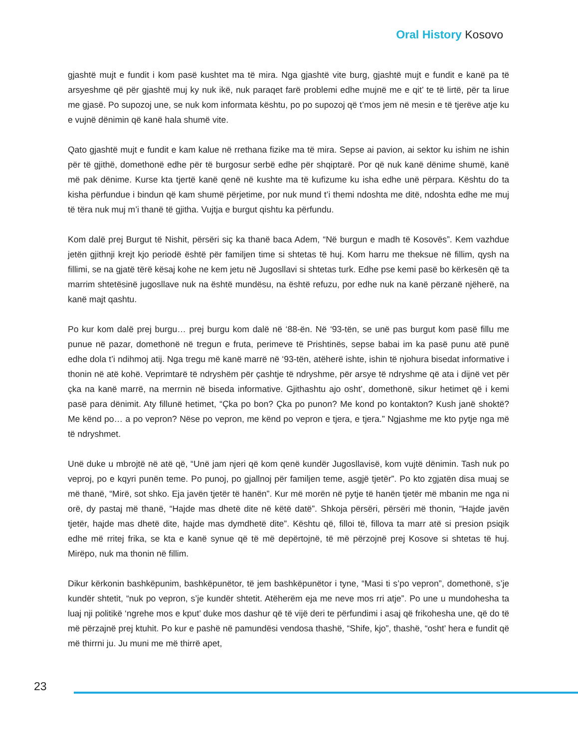Oral History Kosovo
gjashtë mujt e fundit i kom pasë kushtet ma të mira. Nga gjashtë vite burg, gjashtë mujt e fundit e kanë pa të arsyeshme që për gjashtë muj ky nuk ikë, nuk paraqet farë problemi edhe mujnë me e qit’ te të lirtë, për ta lirue me gjasë. Po supozoj une, se nuk kom informata kështu, po po supozoj që t’mos jem në mesin e të tjerëve atje ku e vujnë dënimin që kanë hala shumë vite.
Qato gjashtë mujt e fundit e kam kalue në rrethana fizike ma të mira. Sepse ai pavion, ai sektor ku ishim ne ishin për të gjithë, domethonë edhe për të burgosur serbë edhe për shqiptarë. Por që nuk kanë dënime shumë, kanë më pak dënime. Kurse kta tjertë kanë qenë në kushte ma të kufizume ku isha edhe unë përpara. Kështu do ta kisha përfundue i bindun që kam shumë përjetime, por nuk mund t’i themi ndoshta me ditë, ndoshta edhe me muj të tëra nuk muj m’i thanë të gjitha. Vujtja e burgut qishtu ka përfundu.
Kom dalë prej Burgut të Nishit, përsëri siç ka thanë baca Adem, “Në burgun e madh të Kosovës”. Kem vazhdue jetën gjithnji krejt kjo periodë është për familjen time si shtetas të huj. Kom harru me theksue në fillim, qysh na fillimi, se na gjatë tërë kësaj kohe ne kem jetu në Jugosllavi si shtetas turk. Edhe pse kemi pasë bo kërkesën që ta marrim shtetësinë jugosllave nuk na është mundësu, na është refuzu, por edhe nuk na kanë përzanë njëherë, na kanë majt qashtu.
Po kur kom dalë prej burgu… prej burgu kom dalë në ‘88-ën. Në ‘93-tën, se unë pas burgut kom pasë fillu me punue në pazar, domethonë në tregun e fruta, perimeve të Prishtinës, sepse babai im ka pasë punu atë punë edhe dola t’i ndihmoj atij. Nga tregu më kanë marrë në ‘93-tën, atëherë ishte, ishin të njohura bisedat informative i thonin në atë kohë. Veprimtarë të ndryshëm për çashtje të ndryshme, për arsye të ndryshme që ata i dijnë vet për çka na kanë marrë, na merrnin në biseda informative. Gjithashtu ajo osht’, domethonë, sikur hetimet që i kemi pasë para dënimit. Aty fillunë hetimet, “Çka po bon? Çka po punon? Me kond po kontakton? Kush janë shoktë? Me kënd po… a po vepron? Nëse po vepron, me kënd po vepron e tjera, e tjera.” Ngjashme me kto pytje nga më të ndryshmet.
Unë duke u mbrojtë në atë që, “Unë jam njeri që kom qenë kundër Jugosllavisë, kom vujtë dënimin. Tash nuk po veproj, po e kqyri punën teme. Po punoj, po gjallnoj për familjen teme, asgjë tjetër”. Po kto zgjatën disa muaj se më thanë, “Mirë, sot shko. Eja javën tjetër të hanën”. Kur më morën në pytje të hanën tjetër më mbanin me nga ni orë, dy pastaj më thanë, “Hajde mas dhetë dite në këtë datë”. Shkoja përsëri, përsëri më thonin, “Hajde javën tjetër, hajde mas dhetë dite, hajde mas dymdhetë dite”. Kështu që, filloi të, fillova ta marr atë si presion psiqik edhe më rritej frika, se kta e kanë synue që të më depërtojnë, të më përzojnë prej Kosove si shtetas të huj. Mirëpo, nuk ma thonin në fillim.
Dikur kërkonin bashkëpunim, bashkëpunëtor, të jem bashkëpunëtor i tyne, “Masi ti s’po vepron”, domethonë, s’je kundër shtetit, “nuk po vepron, s’je kundër shtetit. Atëherëm eja me neve mos rri atje”. Po une u mundohesha ta luaj nji politikë ‘ngrehe mos e kput’ duke mos dashur që të vijë deri te përfundimi i asaj që frikohesha une, që do të më përzajnë prej ktuhit. Po kur e pashë në pamundësi vendosa thashë, “Shife, kjo”, thashë, “osht’ hera e fundit që më thirrni ju. Ju muni me më thirrë apet,
23